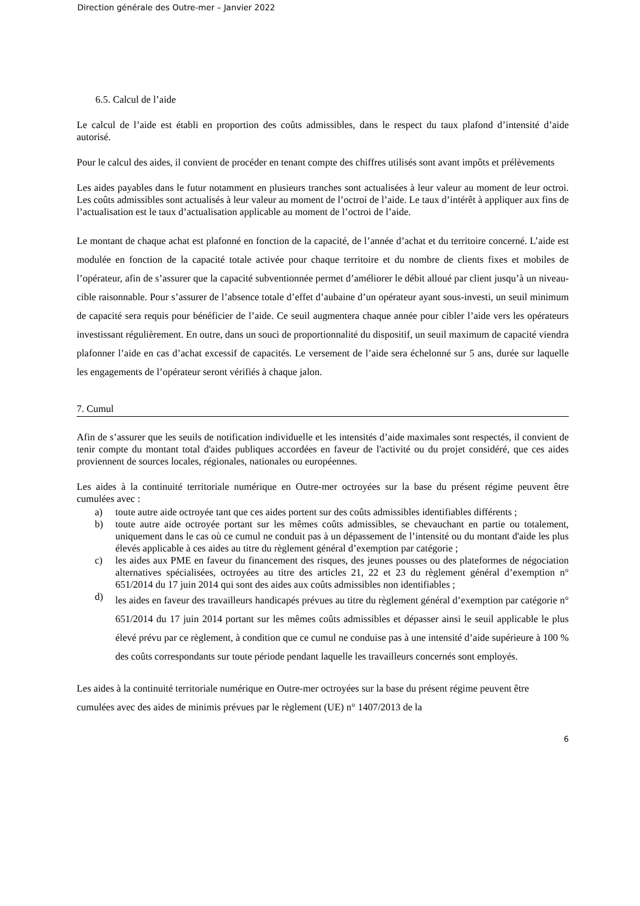Direction générale des Outre-mer – Janvier 2022
6.5. Calcul de l’aide
Le calcul de l’aide est établi en proportion des coûts admissibles, dans le respect du taux plafond d’intensité d’aide autorisé.
Pour le calcul des aides, il convient de procéder en tenant compte des chiffres utilisés sont avant impôts et prélèvements
Les aides payables dans le futur notamment en plusieurs tranches sont actualisées à leur valeur au moment de leur octroi. Les coûts admissibles sont actualisés à leur valeur au moment de l’octroi de l’aide. Le taux d’intérêt à appliquer aux fins de l’actualisation est le taux d’actualisation applicable au moment de l’octroi de l’aide.
Le montant de chaque achat est plafonné en fonction de la capacité, de l’année d’achat et du territoire concerné. L’aide est modulée en fonction de la capacité totale activée pour chaque territoire et du nombre de clients fixes et mobiles de l’opérateur, afin de s’assurer que la capacité subventionnée permet d’améliorer le débit alloué par client jusqu’à un niveau-cible raisonnable. Pour s’assurer de l’absence totale d’effet d’aubaine d’un opérateur ayant sous-investi, un seuil minimum de capacité sera requis pour bénéficier de l’aide. Ce seuil augmentera chaque année pour cibler l’aide vers les opérateurs investissant régulièrement. En outre, dans un souci de proportionnalité du dispositif, un seuil maximum de capacité viendra plafonner l’aide en cas d’achat excessif de capacités. Le versement de l’aide sera échelonné sur 5 ans, durée sur laquelle les engagements de l’opérateur seront vérifiés à chaque jalon.
7. Cumul
Afin de s’assurer que les seuils de notification individuelle et les intensités d’aide maximales sont respectés, il convient de tenir compte du montant total d'aides publiques accordées en faveur de l'activité ou du projet considéré, que ces aides proviennent de sources locales, régionales, nationales ou européennes.
Les aides à la continuité territoriale numérique en Outre-mer octroyées sur la base du présent régime peuvent être cumulées avec :
a) toute autre aide octroyée tant que ces aides portent sur des coûts admissibles identifiables différents ;
b) toute autre aide octroyée portant sur les mêmes coûts admissibles, se chevauchant en partie ou totalement, uniquement dans le cas où ce cumul ne conduit pas à un dépassement de l’intensité ou du montant d'aide les plus élevés applicable à ces aides au titre du règlement général d’exemption par catégorie ;
c) les aides aux PME en faveur du financement des risques, des jeunes pousses ou des plateformes de négociation alternatives spécialisées, octroyées au titre des articles 21, 22 et 23 du règlement général d’exemption n° 651/2014 du 17 juin 2014 qui sont des aides aux coûts admissibles non identifiables ;
d)
les aides en faveur des travailleurs handicapés prévues au titre du règlement général d’exemption par catégorie n° 651/2014 du 17 juin 2014 portant sur les mêmes coûts admissibles et dépasser ainsi le seuil applicable le plus élevé prévu par ce règlement, à condition que ce cumul ne conduise pas à une intensité d’aide supérieure à 100 % des coûts correspondants sur toute période pendant laquelle les travailleurs concernés sont employés.
Les aides à la continuité territoriale numérique en Outre-mer octroyées sur la base du présent régime peuvent être cumulées avec des aides de minimis prévues par le règlement (UE) n° 1407/2013 de la
6